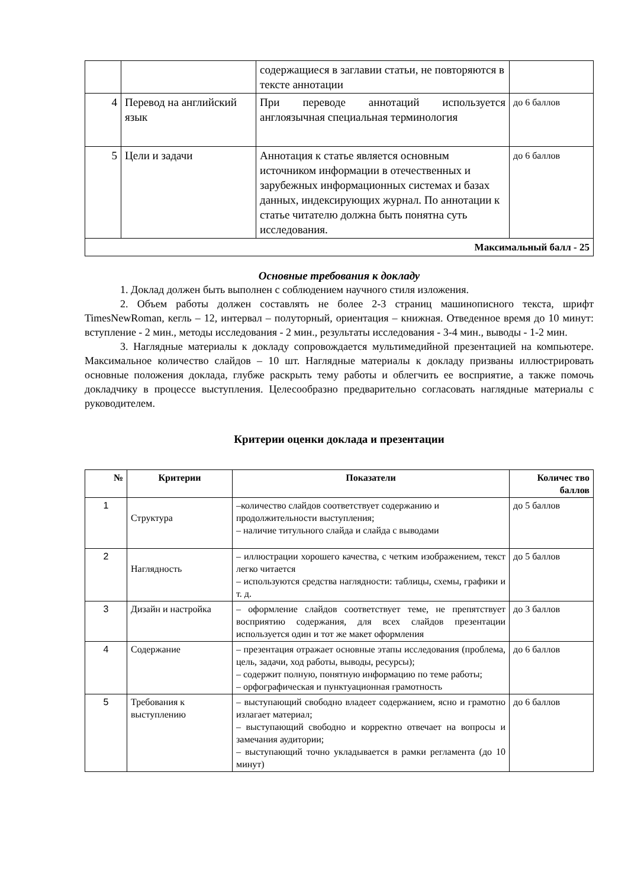| | | содержащиеся в заглавии статьи, не повторяются в тексте аннотации | |
| 4 | Перевод на английский язык | При переводе аннотаций используется англоязычная специальная терминология | до 6 баллов |
| 5 | Цели и задачи | Аннотация к статье является основным источником информации в отечественных и зарубежных информационных системах и базах данных, индексирующих журнал. По аннотации к статье читателю должна быть понятна суть исследования. | до 6 баллов |
| Максимальный балл - 25 | | | |
Основные требования к докладу
1. Доклад должен быть выполнен с соблюдением научного стиля изложения.
2. Объем работы должен составлять не более 2-3 страниц машинописного текста, шрифт TimesNewRoman, кегль – 12, интервал – полуторный, ориентация – книжная. Отведенное время до 10 минут: вступление - 2 мин., методы исследования - 2 мин., результаты исследования - 3-4 мин., выводы - 1-2 мин.
3. Наглядные материалы к докладу сопровождается мультимедийной презентацией на компьютере. Максимальное количество слайдов – 10 шт. Наглядные материалы к докладу призваны иллюстрировать основные положения доклада, глубже раскрыть тему работы и облегчить ее восприятие, а также помочь докладчику в процессе выступления. Целесообразно предварительно согласовать наглядные материалы с руководителем.
Критерии оценки доклада и презентации
| № | Критерии | Показатели | Количес тво баллов |
| --- | --- | --- | --- |
| 1 | Структура | –количество слайдов соответствует содержанию и продолжительности выступления; – наличие титульного слайда и слайда с выводами | до 5 баллов |
| 2 | Наглядность | – иллюстрации хорошего качества, с четким изображением, текст легко читается – используются средства наглядности: таблицы, схемы, графики и т. д. | до 5 баллов |
| 3 | Дизайн и настройка | – оформление слайдов соответствует теме, не препятствует восприятию содержания, для всех слайдов презентации используется один и тот же макет оформления | до 3 баллов |
| 4 | Содержание | – презентация отражает основные этапы исследования (проблема, цель, задачи, ход работы, выводы, ресурсы); – содержит полную, понятную информацию по теме работы; – орфографическая и пунктуационная грамотность | до 6 баллов |
| 5 | Требования к выступлению | – выступающий свободно владеет содержанием, ясно и грамотно излагает материал; – выступающий свободно и корректно отвечает на вопросы и замечания аудитории; – выступающий точно укладывается в рамки регламента (до 10 минут) | до 6 баллов |